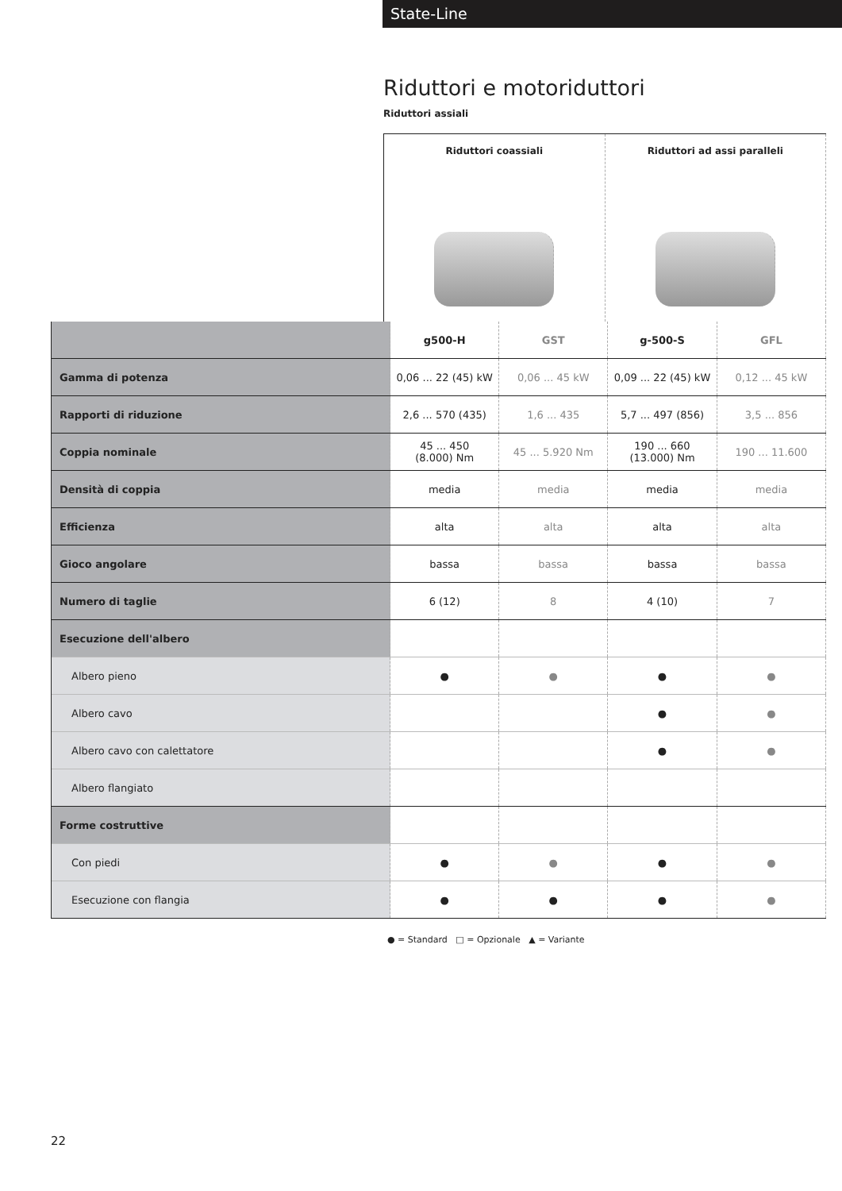State-Line
Riduttori e motoriduttori
Riduttori assiali
Riduttori coassiali Riduttori ad assi paralleli
| | g500-H | GST | g-500-S | GFL |
| --- | --- | --- | --- | --- |
| Gamma di potenza | 0,06 ... 22 (45) kW | 0,06 ... 45 kW | 0,09 ... 22 (45) kW | 0,12 ... 45 kW |
| Rapporti di riduzione | 2,6 ... 570 (435) | 1,6 ... 435 | 5,7 ... 497 (856) | 3,5 ... 856 |
| Coppia nominale | 45 ... 450 (8.000) Nm | 45 ... 5.920 Nm | 190 ... 660 (13.000) Nm | 190 ... 11.600 |
| Densità di coppia | media | media | media | media |
| Efficienza | alta | alta | alta | alta |
| Gioco angolare | bassa | bassa | bassa | bassa |
| Numero di taglie | 6 (12) | 8 | 4 (10) | 7 |
| Esecuzione dell'albero | | | | |
| Albero pieno | ● | ● | ● | ● |
| Albero cavo | | | ● | ● |
| Albero cavo con calettatore | | | ● | ● |
| Albero flangiato | | | | |
| Forme costruttive | | | | |
| Con piedi | ● | ● | ● | ● |
| Esecuzione con flangia | ● | ● | ● | ● |
● = Standard □ = Opzionale ▲ = Variante
22